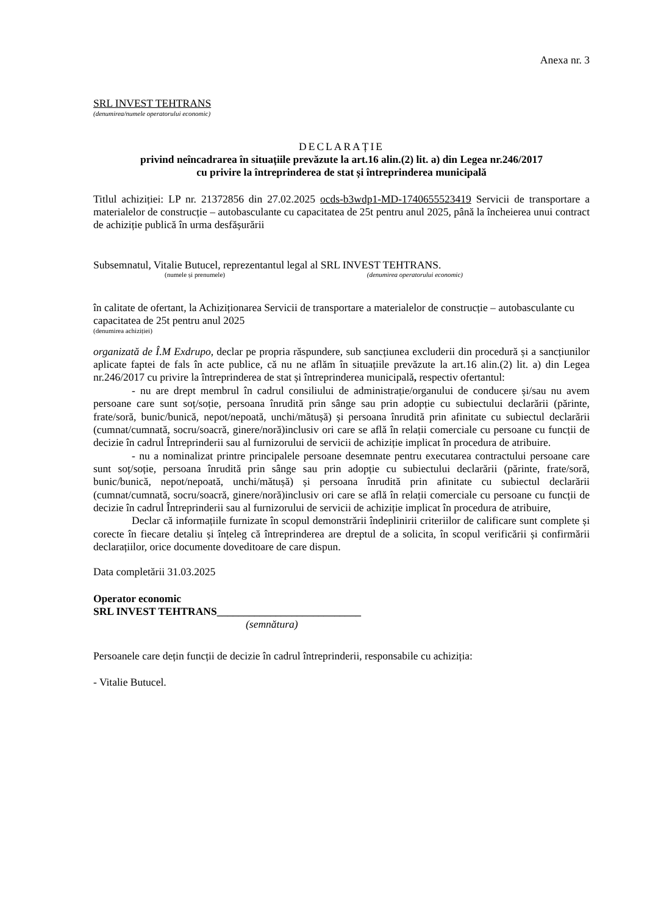Anexa nr. 3
SRL INVEST TEHTRANS
(denumirea/numele operatorului economic)
DECLARAȚIE
privind neîncadrarea în situațiile prevăzute la art.16 alin.(2) lit. a) din Legea nr.246/2017
cu privire la întreprinderea de stat și întreprinderea municipală
Titlul achiziției: LP nr. 21372856 din 27.02.2025 ocds-b3wdp1-MD-1740655523419 Servicii de transportare a materialelor de construcție – autobasculante cu capacitatea de 25t pentru anul 2025, până la încheierea unui contract de achiziție publică în urma desfășurării
Subsemnatul, Vitalie Butucel, reprezentantul legal al SRL INVEST TEHTRANS.
(numele și prenumele) (denumirea operatorului economic)
în calitate de ofertant, la Achiziționarea Servicii de transportare a materialelor de construcție – autobasculante cu capacitatea de 25t pentru anul 2025
(denumirea achiziției)
organizată de Î.M Exdrupo, declar pe propria răspundere, sub sancțiunea excluderii din procedură și a sancțiunilor aplicate faptei de fals în acte publice, că nu ne aflăm în situațiile prevăzute la art.16 alin.(2) lit. a) din Legea nr.246/2017 cu privire la întreprinderea de stat și întreprinderea municipală, respectiv ofertantul:
- nu are drept membrul în cadrul consiliului de administrație/organului de conducere și/sau nu avem persoane care sunt soț/soție, persoana înrudită prin sânge sau prin adopție cu subiectului declarării (părinte, frate/soră, bunic/bunică, nepot/nepoată, unchi/mătușă) și persoana înrudită prin afinitate cu subiectul declarării (cumnat/cumnată, socru/soacră, ginere/noră)inclusiv ori care se află în relații comerciale cu persoane cu funcții de decizie în cadrul Întreprinderii sau al furnizorului de servicii de achiziție implicat în procedura de atribuire.
- nu a nominalizat printre principalele persoane desemnate pentru executarea contractului persoane care sunt soț/soție, persoana înrudită prin sânge sau prin adopție cu subiectului declarării (părinte, frate/soră, bunic/bunică, nepot/nepoată, unchi/mătușă) și persoana înrudită prin afinitate cu subiectul declarării (cumnat/cumnată, socru/soacră, ginere/noră)inclusiv ori care se află în relații comerciale cu persoane cu funcții de decizie în cadrul Întreprinderii sau al furnizorului de servicii de achiziție implicat în procedura de atribuire,
Declar că informațiile furnizate în scopul demonstrării îndeplinirii criteriilor de calificare sunt complete și corecte în fiecare detaliu și înțeleg că întreprinderea are dreptul de a solicita, în scopul verificării și confirmării declarațiilor, orice documente doveditoare de care dispun.
Data completării 31.03.2025
Operator economic
SRL INVEST TEHTRANS___________________________
(semnătura)
Persoanele care dețin funcții de decizie în cadrul întreprinderii, responsabile cu achiziția:
- Vitalie Butucel.